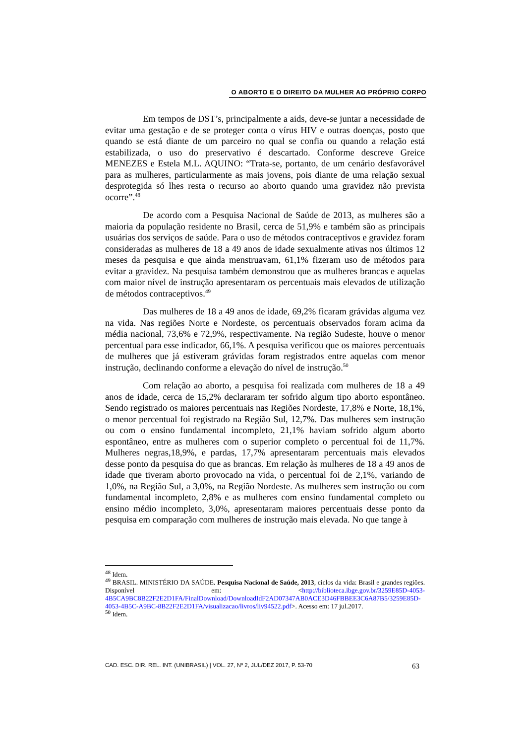O ABORTO E O DIREITO DA MULHER AO PRÓPRIO CORPO
Em tempos de DST’s, principalmente a aids, deve-se juntar a necessidade de evitar uma gestação e de se proteger conta o vírus HIV e outras doenças, posto que quando se está diante de um parceiro no qual se confia ou quando a relação está estabilizada, o uso do preservativo é descartado. Conforme descreve Greice MENEZES e Estela M.L. AQUINO: “Trata-se, portanto, de um cenário desfavorável para as mulheres, particularmente as mais jovens, pois diante de uma relação sexual desprotegida só lhes resta o recurso ao aborto quando uma gravidez não prevista ocorre”.<sup>48</sup>
De acordo com a Pesquisa Nacional de Saúde de 2013, as mulheres são a maioria da população residente no Brasil, cerca de 51,9% e também são as principais usuárias dos serviços de saúde. Para o uso de métodos contraceptivos e gravidez foram consideradas as mulheres de 18 a 49 anos de idade sexualmente ativas nos últimos 12 meses da pesquisa e que ainda menstruavam, 61,1% fizeram uso de métodos para evitar a gravidez. Na pesquisa também demonstrou que as mulheres brancas e aquelas com maior nível de instrução apresentaram os percentuais mais elevados de utilização de métodos contraceptivos.<sup>49</sup>
Das mulheres de 18 a 49 anos de idade, 69,2% ficaram grávidas alguma vez na vida. Nas regiões Norte e Nordeste, os percentuais observados foram acima da média nacional, 73,6% e 72,9%, respectivamente. Na região Sudeste, houve o menor percentual para esse indicador, 66,1%. A pesquisa verificou que os maiores percentuais de mulheres que já estiveram grávidas foram registrados entre aquelas com menor instrução, declinando conforme a elevação do nível de instrução.<sup>50</sup>
Com relação ao aborto, a pesquisa foi realizada com mulheres de 18 a 49 anos de idade, cerca de 15,2% declararam ter sofrido algum tipo aborto espontâneo. Sendo registrado os maiores percentuais nas Regiões Nordeste, 17,8% e Norte, 18,1%, o menor percentual foi registrado na Região Sul, 12,7%. Das mulheres sem instrução ou com o ensino fundamental incompleto, 21,1% haviam sofrido algum aborto espontâneo, entre as mulheres com o superior completo o percentual foi de 11,7%. Mulheres negras,18,9%, e pardas, 17,7% apresentaram percentuais mais elevados desse ponto da pesquisa do que as brancas. Em relação às mulheres de 18 a 49 anos de idade que tiveram aborto provocado na vida, o percentual foi de 2,1%, variando de 1,0%, na Região Sul, a 3,0%, na Região Nordeste. As mulheres sem instrução ou com fundamental incompleto, 2,8% e as mulheres com ensino fundamental completo ou ensino médio incompleto, 3,0%, apresentaram maiores percentuais desse ponto da pesquisa em comparação com mulheres de instrução mais elevada. No que tange à
<sup>48</sup> Idem.
<sup>49</sup> BRASIL. MINISTÉRIO DA SAÚDE. Pesquisa Nacional de Saúde, 2013, ciclos da vida: Brasil e grandes regiões. Disponível em: <http://biblioteca.ibge.gov.br/3259E85D-4053-4B5CA9BC8B22F2E2D1FA/FinalDownload/DownloadIdF2AD07347AB0ACE3D46FBBEE3C6A87B5/3259E85D-4053-4B5C-A9BC-8B22F2E2D1FA/visualizacao/livros/liv94522.pdf>. Acesso em: 17 jul.2017.
<sup>50</sup> Idem.
CAD. ESC. DIR. REL. INT. (UNIBRASIL) | VOL. 27, Nº 2, JUL/DEZ 2017, P. 53-70 63